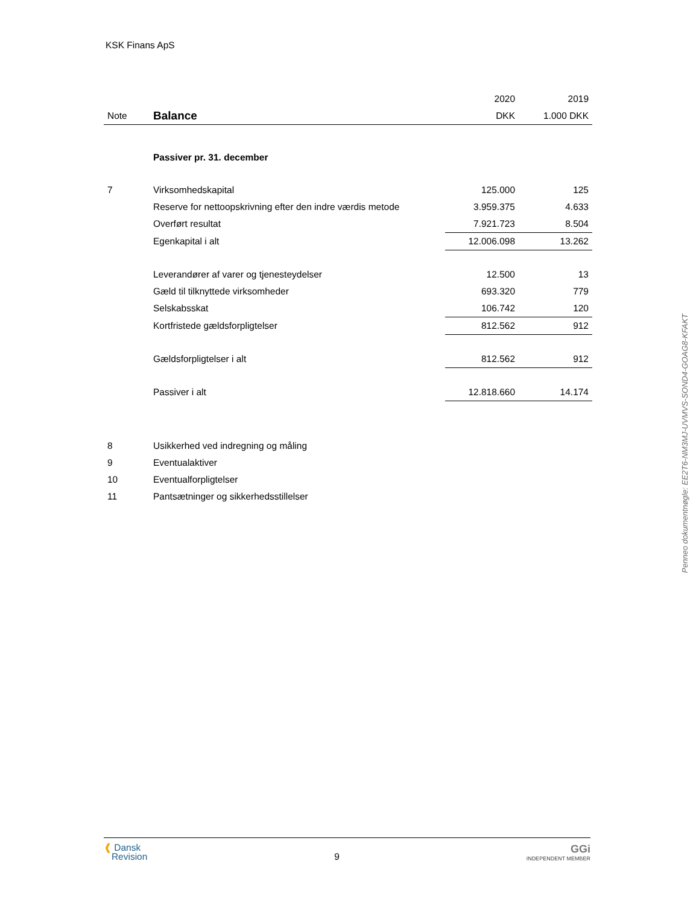KSK Finans ApS
| | | 2020 | 2019 |
| --- | --- | --- | --- |
| Note | Balance | DKK | 1.000 DKK |
| | Passiver pr. 31. december | | |
| 7 | Virksomhedskapital | 125.000 | 125 |
| | Reserve for nettoopskrivning efter den indre værdis metode | 3.959.375 | 4.633 |
| | Overført resultat | 7.921.723 | 8.504 |
| | Egenkapital i alt | 12.006.098 | 13.262 |
| | Leverandører af varer og tjenesteydelser | 12.500 | 13 |
| | Gæld til tilknyttede virksomheder | 693.320 | 779 |
| | Selskabsskat | 106.742 | 120 |
| | Kortfristede gældsforpligtelser | 812.562 | 912 |
| | Gældsforpligtelser i alt | 812.562 | 912 |
| | Passiver i alt | 12.818.660 | 14.174 |
| 8 | Usikkerhed ved indregning og måling | | |
| 9 | Eventualaktiver | | |
| 10 | Eventualforpligtelser | | |
| 11 | Pantsætninger og sikkerhedsstillelser | | |
Penneo dokumentnøgle: EE2T6-NM3MJ-UVMVS-SOND4-GOAG8-KFAKT
❰ Dansk
Revision
9
GGi
INDEPENDENT MEMBER